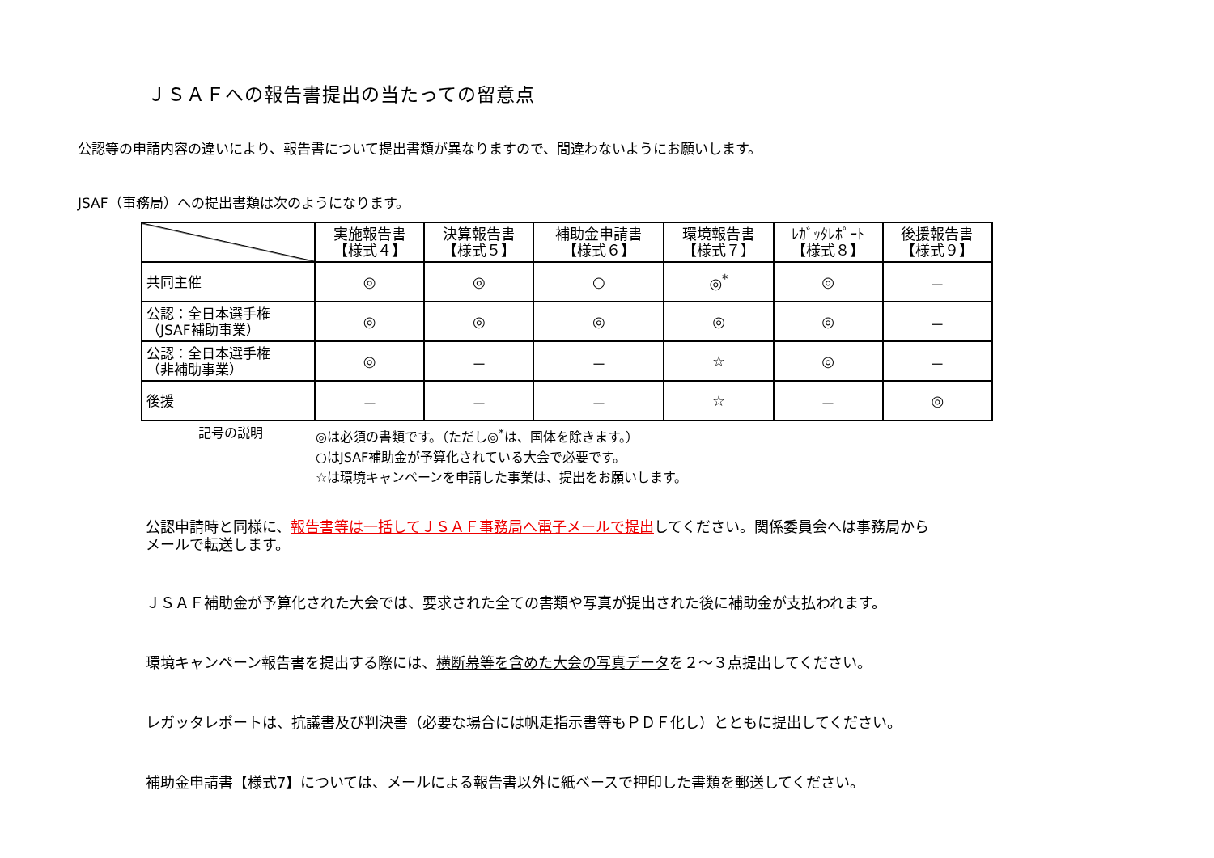ＪＳＡＦへの報告書提出の当たっての留意点
公認等の申請内容の違いにより、報告書について提出書類が異なりますので、間違わないようにお願いします。
JSAF（事務局）への提出書類は次のようになります。
| | 実施報告書 【様式４】 | 決算報告書 【様式５】 | 補助金申請書 【様式６】 | 環境報告書 【様式７】 | ﾚｶﾞｯﾀﾚﾎﾟｰﾄ 【様式８】 | 後援報告書 【様式９】 |
| --- | --- | --- | --- | --- | --- | --- |
| 共同主催 | ◎ | ◎ | ○ | ◎<sup>*</sup> | ◎ | － |
| 公認：全日本選手権 （JSAF補助事業） | ◎ | ◎ | ◎ | ◎ | ◎ | － |
| 公認：全日本選手権 （非補助事業） | ◎ | － | － | ☆ | ◎ | － |
| 後援 | － | － | － | ☆ | － | ◎ |
記号の説明 ◎は必須の書類です。（ただし◎<sup>*</sup>は、国体を除きます。）
○はJSAF補助金が予算化されている大会で必要です。
☆は環境キャンペーンを申請した事業は、提出をお願いします。
公認申請時と同様に、報告書等は一括してＪＳＡＦ事務局へ電子メールで提出してください。関係委員会へは事務局から
メールで転送します。
ＪＳＡＦ補助金が予算化された大会では、要求された全ての書類や写真が提出された後に補助金が支払われます。
環境キャンペーン報告書を提出する際には、横断幕等を含めた大会の写真データを２～３点提出してください。
レガッタレポートは、抗議書及び判決書（必要な場合には帆走指示書等もＰＤＦ化し）とともに提出してください。
補助金申請書【様式7】については、メールによる報告書以外に紙ベースで押印した書類を郵送してください。